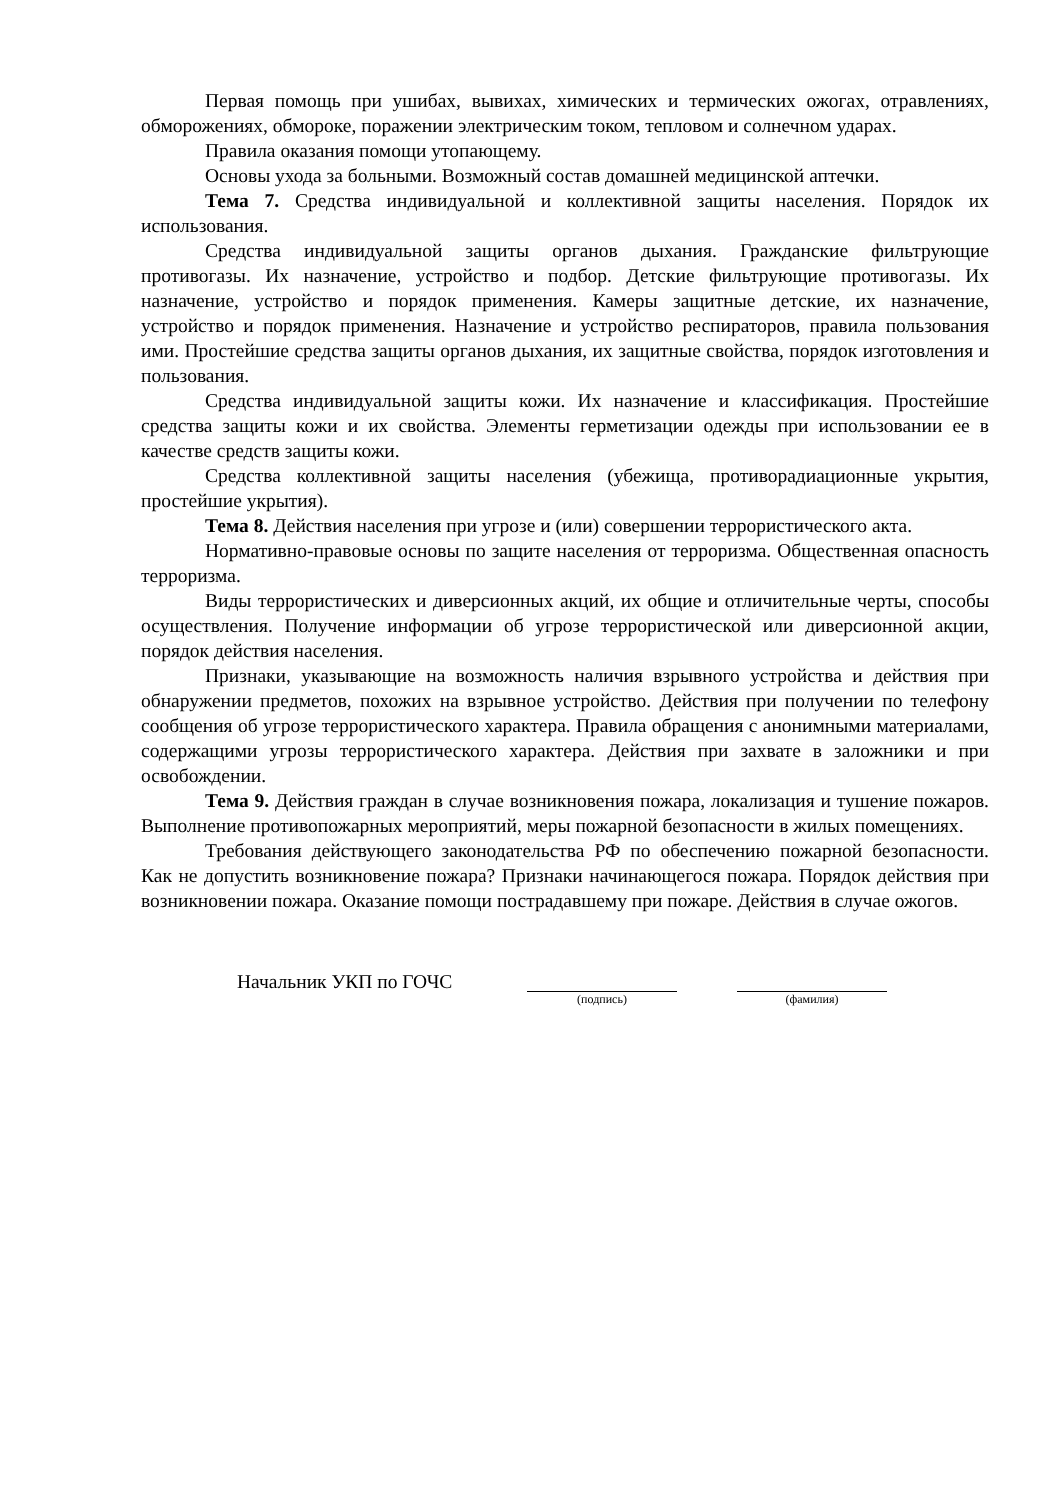Первая помощь при ушибах, вывихах, химических и термических ожогах, отравлениях, обморожениях, обмороке, поражении электрическим током, тепловом и солнечном ударах.
Правила оказания помощи утопающему.
Основы ухода за больными. Возможный состав домашней медицинской аптечки.
Тема 7. Средства индивидуальной и коллективной защиты населения. Порядок их использования.
Средства индивидуальной защиты органов дыхания. Гражданские фильтрующие противогазы. Их назначение, устройство и подбор. Детские фильтрующие противогазы. Их назначение, устройство и порядок применения. Камеры защитные детские, их назначение, устройство и порядок применения. Назначение и устройство респираторов, правила пользования ими. Простейшие средства защиты органов дыхания, их защитные свойства, порядок изготовления и пользования.
Средства индивидуальной защиты кожи. Их назначение и классификация. Простейшие средства защиты кожи и их свойства. Элементы герметизации одежды при использовании ее в качестве средств защиты кожи.
Средства коллективной защиты населения (убежища, противорадиационные укрытия, простейшие укрытия).
Тема 8. Действия населения при угрозе и (или) совершении террористического акта.
Нормативно-правовые основы по защите населения от терроризма. Общественная опасность терроризма.
Виды террористических и диверсионных акций, их общие и отличительные черты, способы осуществления. Получение информации об угрозе террористической или диверсионной акции, порядок действия населения.
Признаки, указывающие на возможность наличия взрывного устройства и действия при обнаружении предметов, похожих на взрывное устройство. Действия при получении по телефону сообщения об угрозе террористического характера. Правила обращения с анонимными материалами, содержащими угрозы террористического характера. Действия при захвате в заложники и при освобождении.
Тема 9. Действия граждан в случае возникновения пожара, локализация и тушение пожаров. Выполнение противопожарных мероприятий, меры пожарной безопасности в жилых помещениях.
Требования действующего законодательства РФ по обеспечению пожарной безопасности. Как не допустить возникновение пожара? Признаки начинающегося пожара. Порядок действия при возникновении пожара. Оказание помощи пострадавшему при пожаре. Действия в случае ожогов.
Начальник УКП по ГОЧС
(подпись) (фамилия)